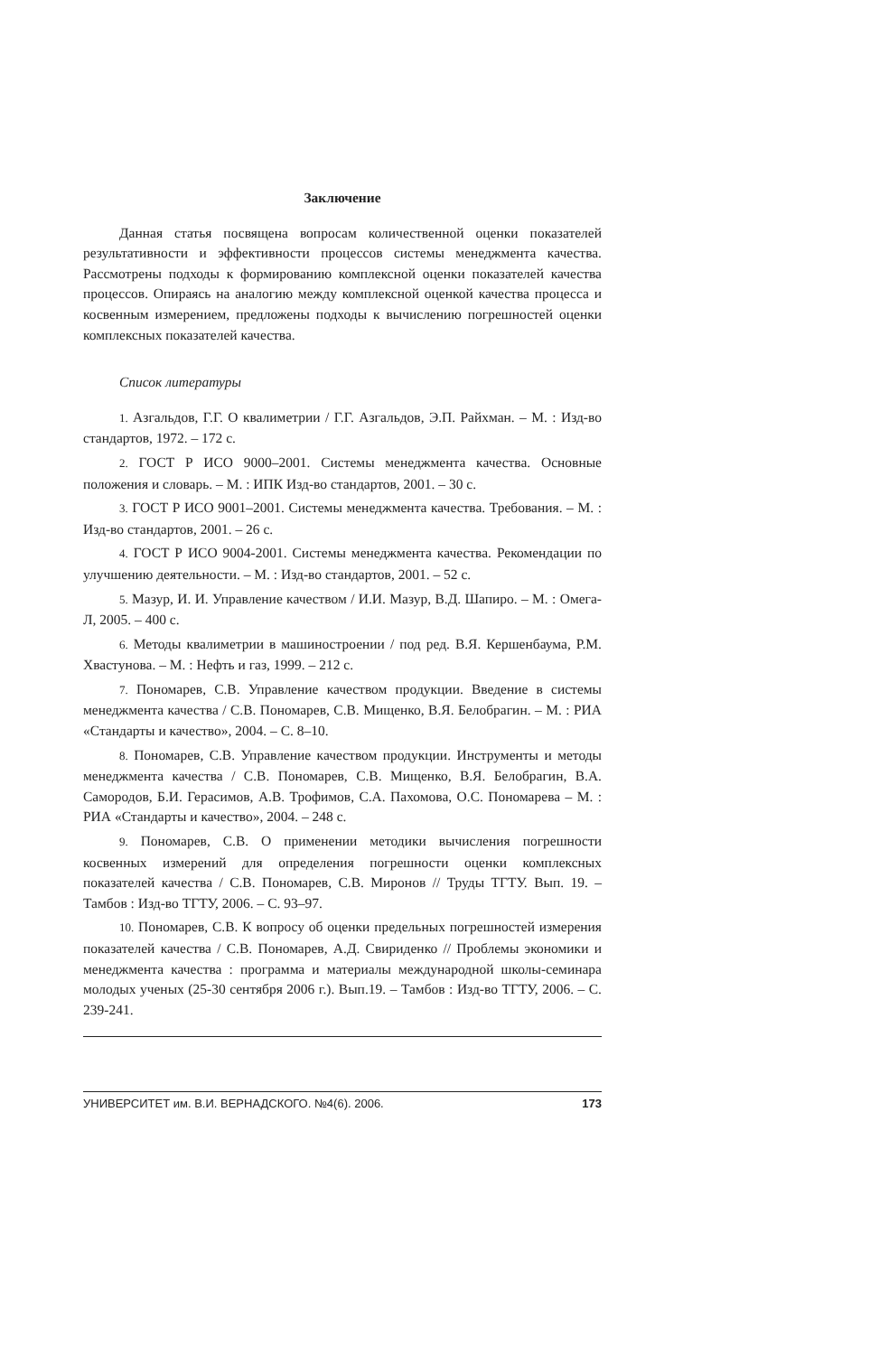Заключение
Данная статья посвящена вопросам количественной оценки показателей результативности и эффективности процессов системы менеджмента качества. Рассмотрены подходы к формированию комплексной оценки показателей качества процессов. Опираясь на аналогию между комплексной оценкой качества процесса и косвенным измерением, предложены подходы к вычислению погрешностей оценки комплексных показателей качества.
Список литературы
1. Азгальдов, Г.Г. О квалиметрии / Г.Г. Азгальдов, Э.П. Райхман. – М. : Изд-во стандартов, 1972. – 172 с.
2. ГОСТ Р ИСО 9000–2001. Системы менеджмента качества. Основные положения и словарь. – М. : ИПК Изд-во стандартов, 2001. – 30 с.
3. ГОСТ Р ИСО 9001–2001. Системы менеджмента качества. Требования. – М. : Изд-во стандартов, 2001. – 26 с.
4. ГОСТ Р ИСО 9004-2001. Системы менеджмента качества. Рекомендации по улучшению деятельности. – М. : Изд-во стандартов, 2001. – 52 с.
5. Мазур, И. И. Управление качеством / И.И. Мазур, В.Д. Шапиро. – М. : Омега-Л, 2005. – 400 с.
6. Методы квалиметрии в машиностроении / под ред. В.Я. Кершенбаума, Р.М. Хвастунова. – М. : Нефть и газ, 1999. – 212 с.
7. Пономарев, С.В. Управление качеством продукции. Введение в системы менеджмента качества / С.В. Пономарев, С.В. Мищенко, В.Я. Белобрагин. – М. : РИА «Стандарты и качество», 2004. – С. 8–10.
8. Пономарев, С.В. Управление качеством продукции. Инструменты и методы менеджмента качества / С.В. Пономарев, С.В. Мищенко, В.Я. Белобрагин, В.А. Самородов, Б.И. Герасимов, А.В. Трофимов, С.А. Пахомова, О.С. Пономарева – М. : РИА «Стандарты и качество», 2004. – 248 с.
9. Пономарев, С.В. О применении методики вычисления погрешности косвенных измерений для определения погрешности оценки комплексных показателей качества / С.В. Пономарев, С.В. Миронов // Труды ТГТУ. Вып. 19. – Тамбов : Изд-во ТГТУ, 2006. – С. 93–97.
10. Пономарев, С.В. К вопросу об оценки предельных погрешностей измерения показателей качества / С.В. Пономарев, А.Д. Свириденко // Проблемы экономики и менеджмента качества : программа и материалы международной школы-семинара молодых ученых (25-30 сентября 2006 г.). Вып.19. – Тамбов : Изд-во ТГТУ, 2006. – С. 239-241.
УНИВЕРСИТЕТ им. В.И. ВЕРНАДСКОГО. №4(6). 2006. 173